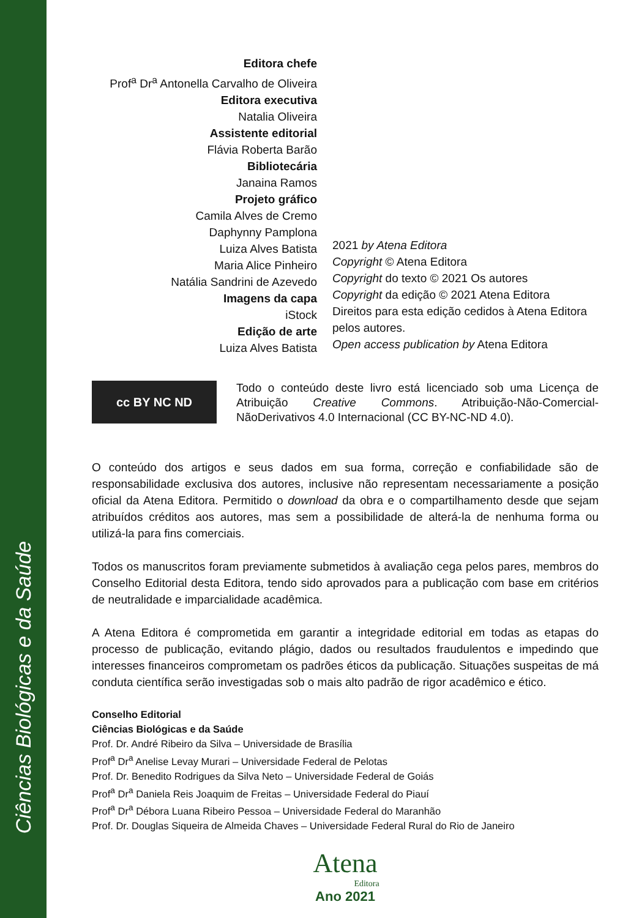Ciências Biológicas e da Saúde
Editora chefe
Prof<sup>a</sup> Dr<sup>a</sup> Antonella Carvalho de Oliveira
Editora executiva
Natalia Oliveira
Assistente editorial
Flávia Roberta Barão
Bibliotecária
Janaina Ramos
Projeto gráfico
Camila Alves de Cremo
Daphynny Pamplona
Luiza Alves Batista
Maria Alice Pinheiro
Natália Sandrini de Azevedo
Imagens da capa
iStock
Edição de arte
Luiza Alves Batista
2021 by Atena Editora
Copyright © Atena Editora
Copyright do texto © 2021 Os autores
Copyright da edição © 2021 Atena Editora
Direitos para esta edição cedidos à Atena Editora
pelos autores.
Open access publication by Atena Editora
cc BY NC ND
Todo o conteúdo deste livro está licenciado sob uma Licença de Atribuição Creative Commons. Atribuição-Não-Comercial-NãoDerivativos 4.0 Internacional (CC BY-NC-ND 4.0).
O conteúdo dos artigos e seus dados em sua forma, correção e confiabilidade são de responsabilidade exclusiva dos autores, inclusive não representam necessariamente a posição oficial da Atena Editora. Permitido o download da obra e o compartilhamento desde que sejam atribuídos créditos aos autores, mas sem a possibilidade de alterá-la de nenhuma forma ou utilizá-la para fins comerciais.
Todos os manuscritos foram previamente submetidos à avaliação cega pelos pares, membros do Conselho Editorial desta Editora, tendo sido aprovados para a publicação com base em critérios de neutralidade e imparcialidade acadêmica.
A Atena Editora é comprometida em garantir a integridade editorial em todas as etapas do processo de publicação, evitando plágio, dados ou resultados fraudulentos e impedindo que interesses financeiros comprometam os padrões éticos da publicação. Situações suspeitas de má conduta científica serão investigadas sob o mais alto padrão de rigor acadêmico e ético.
Conselho Editorial
Ciências Biológicas e da Saúde
Prof. Dr. André Ribeiro da Silva – Universidade de Brasília
Prof<sup>a</sup> Dr<sup>a</sup> Anelise Levay Murari – Universidade Federal de Pelotas
Prof. Dr. Benedito Rodrigues da Silva Neto – Universidade Federal de Goiás
Prof<sup>a</sup> Dr<sup>a</sup> Daniela Reis Joaquim de Freitas – Universidade Federal do Piauí
Prof<sup>a</sup> Dr<sup>a</sup> Débora Luana Ribeiro Pessoa – Universidade Federal do Maranhão
Prof. Dr. Douglas Siqueira de Almeida Chaves – Universidade Federal Rural do Rio de Janeiro
Atena
Editora
Ano 2021